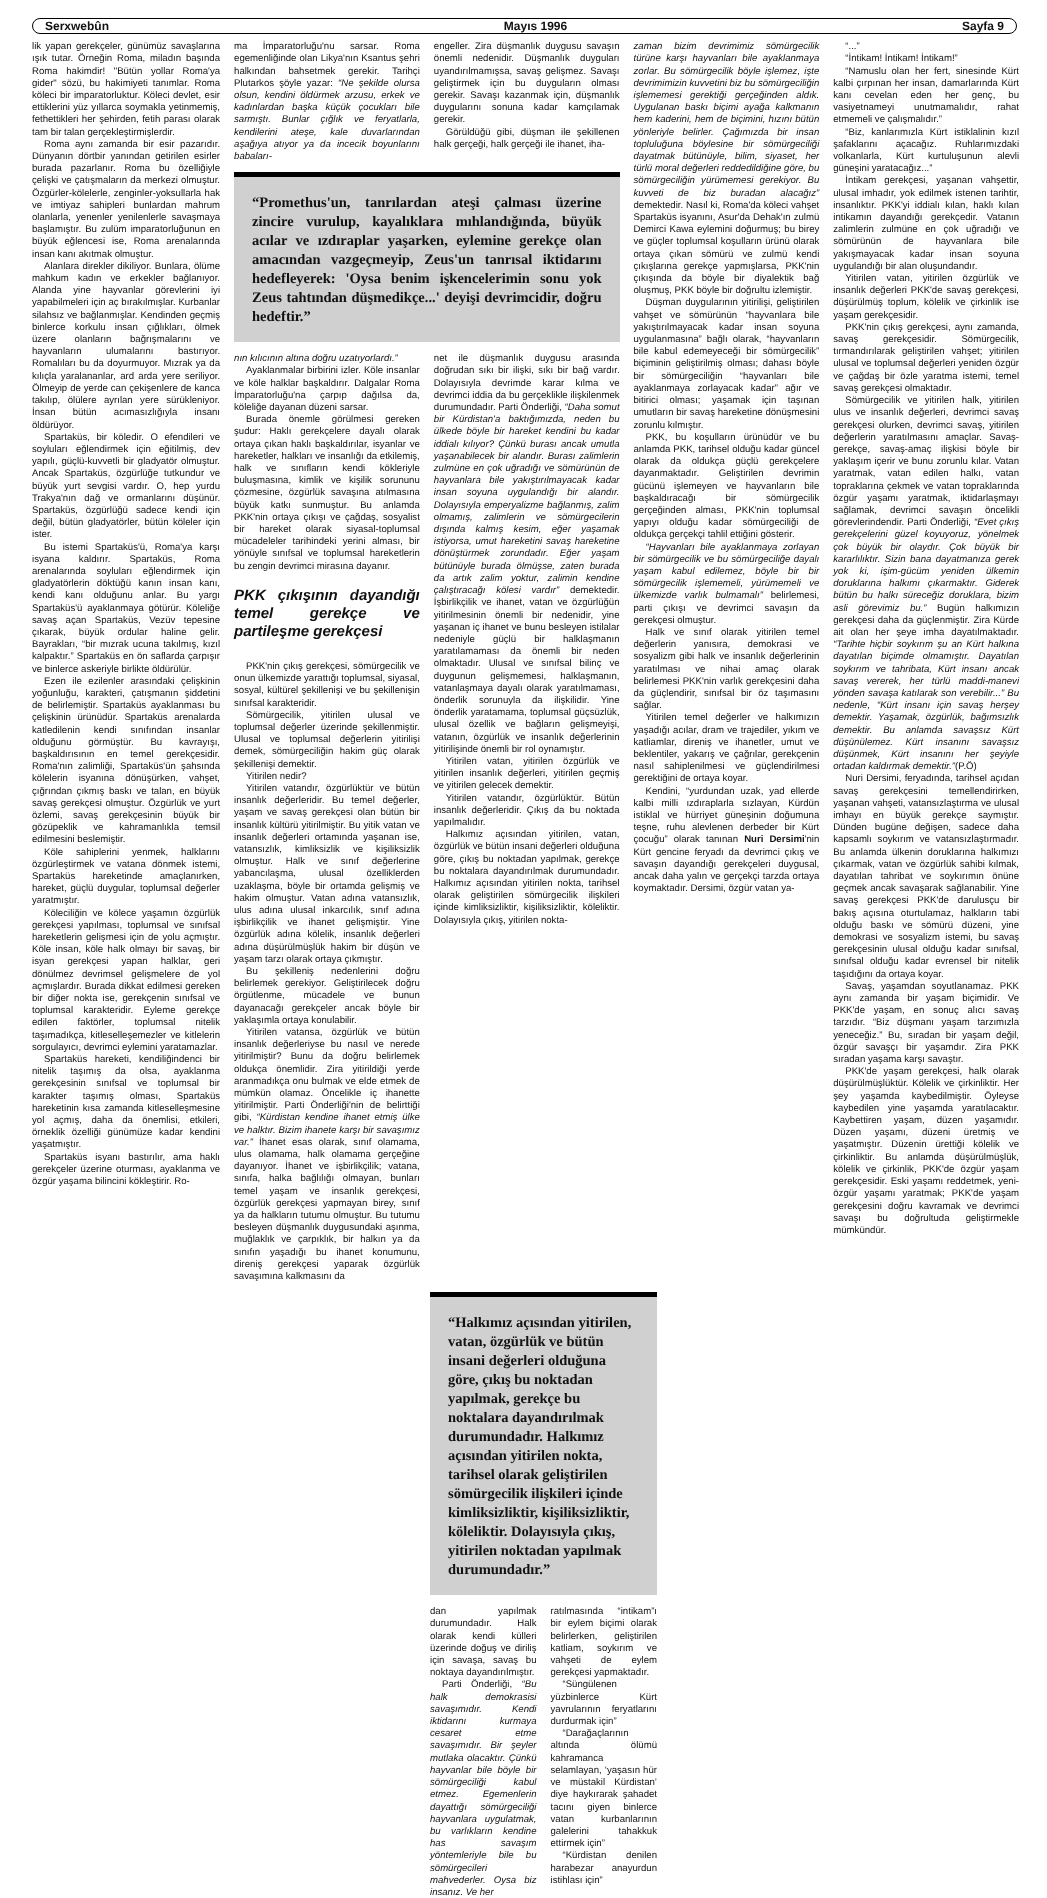Serxwebûn Mayıs 1996 Sayfa 9
lik yapan gerekçeler, günümüz savaşlarına ışık tutar. Örneğin Roma, miladın başında Roma hakimdir! "Bütün yollar Roma'ya gider" sözü, bu hakimiyeti tanımlar. Roma köleci bir imparatorluktur. Köleci devlet, esir ettiklerini yüz yıllarca soymakla yetinmemiş, fethettikleri her şehirden, fetih parası olarak tam bir talan gerçekleştirmişlerdir.
Roma aynı zamanda bir esir pazarıdır. Dünyanın dörtbir yanından getirilen esirler burada pazarlanır. Roma bu özelliğiyle çelişki ve çatışmaların da merkezi olmuştur. Özgürler-kölelerle, zenginler-yoksullarla hak ve imtiyaz sahipleri bunlardan mahrum olanlarla, yenenler yenilenlerle savaşmaya başlamıştır. Bu zulüm imparatorluğunun en büyük eğlencesi ise, Roma arenalarında insan kanı akıtmak olmuştur.
Alanlara direkler dikiliyor. Bunlara, ölüme mahkum kadın ve erkekler bağlanıyor. Alanda yine hayvanlar görevlerini iyi yapabilmeleri için aç bırakılmışlar. Kurbanlar silahsız ve bağlanmışlar. Kendinden geçmiş binlerce korkulu insan çığlıkları, ölmek üzere olanların bağrışmalarını ve hayvanların ulumalarını bastırıyor. Romalıları bu da doyurmuyor. Mızrak ya da kılıçla yaralananlar, ard arda yere seriliyor. Ölmeyip de yerde can çekişenlere de kanca takılıp, ölülere ayrılan yere sürükleniyor. İnsan bütün acımasızlığıyla insanı öldürüyor.
Spartaküs, bir köledir. O efendileri ve soyluları eğlendirmek için eğitilmiş, dev yapılı, güçlü-kuvvetli bir gladyatör olmuştur. Ancak Spartaküs, özgürlüğe tutkundur ve büyük yurt sevgisi vardır. O, hep yurdu Trakya'nın dağ ve ormanlarını düşünür. Spartaküs, özgürlüğü sadece kendi için değil, bütün gladyatörler, bütün köleler için ister.
Bu istemi Spartaküs'ü, Roma'ya karşı isyana kaldırır. Spartaküs, Roma arenalarında soyluları eğlendirmek için gladyatörlerin döktüğü kanın insan kanı, kendi kanı olduğunu anlar. Bu yargı Spartaküs'ü ayaklanmaya götürür. Köleliğe savaş açan Spartaküs, Vezüv tepesine çıkarak, büyük ordular haline gelir. Bayrakları, “bir mızrak ucuna takılmış, kızıl kalpaktır.” Spartaküs en ön saflarda çarpışır ve binlerce askeriyle birlikte öldürülür.
Ezen ile ezilenler arasındaki çelişkinin yoğunluğu, karakteri, çatışmanın şiddetini de belirlemiştir. Spartaküs ayaklanması bu çelişkinin ürünüdür. Spartaküs arenalarda katledilenin kendi sınıfından insanlar olduğunu görmüştür. Bu kavrayışı, başkaldırısının en temel gerekçesidir. Roma'nın zalimliği, Spartaküs'ün şahsında kölelerin isyanına dönüşürken, vahşet, çığrından çıkmış baskı ve talan, en büyük savaş gerekçesi olmuştur. Özgürlük ve yurt özlemi, savaş gerekçesinin büyük bir gözüpeklik ve kahramanlıkla temsil edilmesini beslemiştir.
Köle sahiplerini yenmek, halklarını özgürleştirmek ve vatana dönmek istemi, Spartaküs hareketinde amaçlanırken, hareket, güçlü duygular, toplumsal değerler yaratmıştır.
Köleciliğin ve kölece yaşamın özgürlük gerekçesi yapılması, toplumsal ve sınıfsal hareketlerin gelişmesi için de yolu açmıştır. Köle insan, köle halk olmayı bir savaş, bir isyan gerekçesi yapan halklar, geri dönülmez devrimsel gelişmelere de yol açmışlardır. Burada dikkat edilmesi gereken bir diğer nokta ise, gerekçenin sınıfsal ve toplumsal karakteridir. Eyleme gerekçe edilen faktörler, toplumsal nitelik taşımadıkça, kitleselleşemezler ve kitlelerin sorgulayıcı, devrimci eylemini yaratamazlar.
Spartaküs hareketi, kendiliğindenci bir nitelik taşımış da olsa, ayaklanma gerekçesinin sınıfsal ve toplumsal bir karakter taşımış olması, Spartaküs hareketinin kısa zamanda kitleselleşmesine yol açmış, daha da önemlisi, etkileri, örneklik özelliği günümüze kadar kendini yaşatmıştır.
Spartaküs isyanı bastırılır, ama haklı gerekçeler üzerine oturması, ayaklanma ve özgür yaşama bilincini kökleştirir. Ro-
ma İmparatorluğu'nu sarsar. Roma egemenliğinde olan Likya'nın Ksantus şehri halkından bahsetmek gerekir. Tarihçi Plutarkos şöyle yazar: “Ne şekilde olursa olsun, kendini öldürmek arzusu, erkek ve kadınlardan başka küçük çocukları bile sarmıştı. Bunlar çığlık ve feryatlarla, kendilerini ateşe, kale duvarlarından aşağıya atıyor ya da incecik boyunlarını babaları-
engeller. Zira düşmanlık duygusu savaşın önemli nedenidir. Düşmanlık duyguları uyandırılmamışsa, savaş gelişmez. Savaşı geliştirmek için bu duyguların olması gerekir. Savaşı kazanmak için, düşmanlık duygularını sonuna kadar kamçılamak gerekir.
Görüldüğü gibi, düşman ile şekillenen halk gerçeği, halk gerçeği ile ihanet, iha-
“Promethus'un, tanrılardan ateşi çalması üzerine zincire vurulup, kayalıklara mıhlandığında, büyük acılar ve ızdıraplar yaşarken, eylemine gerekçe olan amacından vazgeçmeyip, Zeus'un tanrısal iktidarını hedefleyerek: 'Oysa benim işkencelerimin sonu yok Zeus tahtından düşmedikçe...' deyişi devrimcidir, doğru hedeftir.”
nın kılıcının altına doğru uzatıyorlardı.”
Ayaklanmalar birbirini izler. Köle insanlar ve köle halklar başkaldırır. Dalgalar Roma İmparatorluğu'na çarpıp dağılsa da, köleliğe dayanan düzeni sarsar.
Burada önemle görülmesi gereken şudur: Haklı gerekçelere dayalı olarak ortaya çıkan haklı başkaldırılar, isyanlar ve hareketler, halkları ve insanlığı da etkilemiş, halk ve sınıfların kendi kökleriyle buluşmasına, kimlik ve kişilik sorununu çözmesine, özgürlük savaşına atılmasına büyük katkı sunmuştur. Bu anlamda PKK'nin ortaya çıkışı ve çağdaş, sosyalist bir hareket olarak siyasal-toplumsal mücadeleler tarihindeki yerini alması, bir yönüyle sınıfsal ve toplumsal hareketlerin bu zengin devrimci mirasına dayanır.
PKK çıkışının dayandığı temel gerekçe ve partileşme gerekçesi
PKK'nin çıkış gerekçesi, sömürgecilik ve onun ülkemizde yarattığı toplumsal, siyasal, sosyal, kültürel şekillenişi ve bu şekillenişin sınıfsal karakteridir.
Sömürgecilik, yitirilen ulusal ve toplumsal değerler üzerinde şekillenmiştir. Ulusal ve toplumsal değerlerin yitirilişi demek, sömürgeciliğin hakim güç olarak şekillenişi demektir.
Yitirilen nedir?
Yitirilen vatandır, özgürlüktür ve bütün insanlık değerleridir. Bu temel değerler, yaşam ve savaş gerekçesi olan bütün bir insanlık kültürü yitirilmiştir. Bu yitik vatan ve insanlık değerleri ortamında yaşanan ise, vatansızlık, kimliksizlik ve kişiliksizlik olmuştur. Halk ve sınıf değerlerine yabancılaşma, ulusal özelliklerden uzaklaşma, böyle bir ortamda gelişmiş ve hakim olmuştur. Vatan adına vatansızlık, ulus adına ulusal inkarcılık, sınıf adına işbirlikçilik ve ihanet gelişmiştir. Yine özgürlük adına kölelik, insanlık değerleri adına düşürülmüşlük hakim bir düşün ve yaşam tarzı olarak ortaya çıkmıştır.
Bu şekilleniş nedenlerini doğru belirlemek gerekiyor. Geliştirilecek doğru örgütlenme, mücadele ve bunun dayanacağı gerekçeler ancak böyle bir yaklaşımla ortaya konulabilir.
Yitirilen vatansa, özgürlük ve bütün insanlık değerleriyse bu nasıl ve nerede yitirilmiştir? Bunu da doğru belirlemek oldukça önemlidir. Zira yitirildiği yerde aranmadıkça onu bulmak ve elde etmek de mümkün olamaz. Öncelikle iç ihanette yitirilmiştir. Parti Önderliği'nin de belirttiği gibi, “Kürdistan kendine ihanet etmiş ülke ve halktır. Bizim ihanete karşı bir savaşımız var.” İhanet esas olarak, sınıf olamama, ulus olamama, halk olamama gerçeğine dayanıyor. İhanet ve işbirlikçilik; vatana, sınıfa, halka bağlılığı olmayan, bunları temel yaşam ve insanlık gerekçesi, özgürlük gerekçesi yapmayan birey, sınıf ya da halkların tutumu olmuştur. Bu tutumu besleyen düşmanlık duygusundaki aşınma, muğlaklık ve çarpıklık, bir halkın ya da sınıfın yaşadığı bu ihanet konumunu, direniş gerekçesi yaparak özgürlük savaşımına kalkmasını da
net ile düşmanlık duygusu arasında doğrudan sıkı bir ilişki, sıkı bir bağ vardır. Dolayısıyla devrimde karar kılma ve devrimci iddia da bu gerçeklikle ilişkilenmek durumundadır. Parti Önderliği, “Daha somut bir Kürdistan'a baktığımızda, neden bu ülkede böyle bir hareket kendini bu kadar iddialı kılıyor? Çünkü burası ancak umutla yaşanabilecek bir alandır. Burası zalimlerin zulmüne en çok uğradığı ve sömürünün de hayvanlara bile yakıştırılmayacak kadar insan soyuna uygulandığı bir alandır. Dolayısıyla emperyalizme bağlanmış, zalim olmamış, zalimlerin ve sömürgecilerin dışında kalmış kesim, eğer yaşamak istiyorsa, umut hareketini savaş hareketine dönüştürmek zorundadır. Eğer yaşam bütünüyle burada ölmüşse, zaten burada da artık zalim yoktur, zalimin kendine çalıştıracağı kölesi vardır” demektedir. İşbirlikçilik ve ihanet, vatan ve özgürlüğün yitirilmesinin önemli bir nedenidir, yine yaşanan iç ihanet ve bunu besleyen istilalar nedeniyle güçlü bir halklaşmanın yaratılamaması da önemli bir neden olmaktadır. Ulusal ve sınıfsal bilinç ve duygunun gelişmemesi, halklaşmanın, vatanlaşmaya dayalı olarak yaratılmaması, önderlik sorunuyla da ilişkilidir. Yine önderlik yaratamama, toplumsal güçsüzlük, ulusal özellik ve bağların gelişmeyişi, vatanın, özgürlük ve insanlık değerlerinin yitirilişinde önemli bir rol oynamıştır.
Yitirilen vatan, yitirilen özgürlük ve yitirilen insanlık değerleri, yitirilen geçmiş ve yitirilen gelecek demektir.
Yitirilen vatandır, özgürlüktür. Bütün insanlık değerleridir. Çıkış da bu noktada yapılmalıdır.
Halkımız açısından yitirilen, vatan, özgürlük ve bütün insani değerleri olduğuna göre, çıkış bu noktadan yapılmak, gerekçe bu noktalara dayandırılmak durumundadır. Halkımız açısından yitirilen nokta, tarihsel olarak geliştirilen sömürgecilik ilişkileri içinde kimliksizliktir, kişiliksizliktir, köleliktir. Dolayısıyla çıkış, yitirilen nokta-
zaman bizim devrimimiz sömürgecilik türüne karşı hayvanları bile ayaklanmaya zorlar. Bu sömürgecilik böyle işlemez, işte devrimimizin kuvvetini biz bu sömürgeciliğin işlememesi gerektiği gerçeğinden aldık. Uygulanan baskı biçimi ayağa kalkmanın hem kaderini, hem de biçimini, hızını bütün yönleriyle belirler. Çağımızda bir insan topluluğuna böylesine bir sömürgeciliği dayatmak bütünüyle, bilim, siyaset, her türlü moral değerleri reddedildiğine göre, bu sömürgeciliğin yürümemesi gerekiyor. Bu kuvveti de biz buradan alacağız” demektedir. Nasıl ki, Roma'da köleci vahşet Spartaküs isyanını, Asur'da Dehak'ın zulmü Demirci Kawa eylemini doğurmuş; bu birey ve güçler toplumsal koşulların ürünü olarak ortaya çıkan sömürü ve zulmü kendi çıkışlarına gerekçe yapmışlarsa, PKK'nin çıkışında da böyle bir diyalektik bağ oluşmuş, PKK böyle bir doğrultu izlemiştir.
Düşman duygularının yitirilişi, geliştirilen vahşet ve sömürünün “hayvanlara bile yakıştırılmayacak kadar insan soyuna uygulanmasına” bağlı olarak, “hayvanların bile kabul edemeyeceği bir sömürgecilik” biçiminin geliştirilmiş olması; dahası böyle bir sömürgeciliğin “hayvanları bile ayaklanmaya zorlayacak kadar” ağır ve bitirici olması; yaşamak için taşınan umutların bir savaş hareketine dönüşmesini zorunlu kılmıştır.
PKK, bu koşulların ürünüdür ve bu anlamda PKK, tarihsel olduğu kadar güncel olarak da oldukça güçlü gerekçelere dayanmaktadır. Geliştirilen devrimin gücünü işlemeyen ve hayvanların bile başkaldıracağı bir sömürgecilik gerçeğinden alması, PKK'nin toplumsal yapıyı olduğu kadar sömürgeciliği de oldukça gerçekçi tahlil ettiğini gösterir.
“Hayvanları bile ayaklanmaya zorlayan bir sömürgecilik ve bu sömürgeciliğe dayalı yaşam kabul edilemez, böyle bir bir sömürgecilik işlememeli, yürümemeli ve ülkemizde varlık bulmamalı” belirlemesi, parti çıkışı ve devrimci savaşın da gerekçesi olmuştur.
Halk ve sınıf olarak yitirilen temel değerlerin yanısıra, demokrasi ve sosyalizm gibi halk ve insanlık değerlerinin yaratılması ve nihai amaç olarak belirlemesi PKK'nin varlık gerekçesini daha da güçlendirir, sınıfsal bir öz taşımasını sağlar.
Yitirilen temel değerler ve halkımızın yaşadığı acılar, dram ve trajediler, yıkım ve katliamlar, direniş ve ihanetler, umut ve beklentiler, yakarış ve çağrılar, gerekçenin nasıl sahiplenilmesi ve güçlendirilmesi gerektiğini de ortaya koyar.
Kendini, “yurdundan uzak, yad ellerde kalbi milli ızdıraplarla sızlayan, Kürdün istiklal ve hürriyet güneşinin doğumuna teşne, ruhu alevlenen derbeder bir Kürt çocuğu” olarak tanınan Nuri Dersimi'nin Kürt gencine feryadı da devrimci çıkış ve savaşın dayandığı gerekçeleri duygusal, ancak daha yalın ve gerçekçi tarzda ortaya koymaktadır. Dersimi, özgür vatan ya-
“...”
“İntikam! İntikam! İntikam!”
“Namuslu olan her fert, sinesinde Kürt kalbi çırpınan her insan, damarlarında Kürt kanı cevelan eden her genç, bu vasiyetnameyi unutmamalıdır, rahat etmemeli ve çalışmalıdır.”
“Biz, kanlarımızla Kürt istiklalinin kızıl şafaklarını açacağız. Ruhlarımızdaki volkanlarla, Kürt kurtuluşunun alevli güneşini yaratacağız...”
İntikam gerekçesi, yaşanan vahşettir, ulusal imhadır, yok edilmek istenen tarihtir, insanlıktır. PKK'yi iddialı kılan, haklı kılan intikamın dayandığı gerekçedir. Vatanın zalimlerin zulmüne en çok uğradığı ve sömürünün de hayvanlara bile yakışmayacak kadar insan soyuna uygulandığı bir alan oluşundandır.
Yitirilen vatan, yitirilen özgürlük ve insanlık değerleri PKK'de savaş gerekçesi, düşürülmüş toplum, kölelik ve çirkinlik ise yaşam gerekçesidir.
PKK'nin çıkış gerekçesi, aynı zamanda, savaş gerekçesidir. Sömürgecilik, tırmandırılarak geliştirilen vahşet; yitirilen ulusal ve toplumsal değerleri yeniden özgür ve çağdaş bir özle yaratma istemi, temel savaş gerekçesi olmaktadır.
Sömürgecilik ve yitirilen halk, yitirilen ulus ve insanlık değerleri, devrimci savaş gerekçesi olurken, devrimci savaş, yitirilen değerlerin yaratılmasını amaçlar. Savaş-gerekçe, savaş-amaç ilişkisi böyle bir yaklaşım içerir ve bunu zorunlu kılar. Vatan yaratmak, vatan edilen halkı, vatan topraklarına çekmek ve vatan topraklarında özgür yaşamı yaratmak, iktidarlaşmayı sağlamak, devrimci savaşın öncelikli görevlerindendir. Parti Önderliği, “Evet çıkış gerekçelerini güzel koyuyoruz, yönelmek çok büyük bir olaydır. Çok büyük bir kararlılıktır. Sizin bana dayatmanıza gerek yok ki, işim-gücüm yeniden ülkemin doruklarına halkımı çıkarmaktır. Giderek bütün bu halkı süreceğiz doruklara, bizim asli görevimiz bu.” Bugün halkımızın gerekçesi daha da güçlenmiştir. Zira Kürde ait olan her şeye imha dayatılmaktadır. “Tarihte hiçbir soykırım şu an Kürt halkına dayatılan biçimde olmamıştır. Dayatılan soykırım ve tahribata, Kürt insanı ancak savaş vererek, her türlü maddi-manevi yönden savaşa katılarak son verebilir...” Bu nedenle, “Kürt insanı için savaş herşey demektir. Yaşamak, özgürlük, bağımsızlık demektir. Bu anlamda savaşsız Kürt düşünülemez. Kürt insanını savaşsız düşünmek, Kürt insanını her şeyiyle ortadan kaldırmak demektir.”(P.Ö)
Nuri Dersimi, feryadında, tarihsel açıdan savaş gerekçesini temellendirirken, yaşanan vahşeti, vatansızlaştırma ve ulusal imhayı en büyük gerekçe saymıştır. Dünden bugüne değişen, sadece daha kapsamlı soykırım ve vatansızlaştırmadır. Bu anlamda ülkenin doruklarına halkımızı çıkarmak, vatan ve özgürlük sahibi kılmak, dayatılan tahribat ve soykırımın önüne geçmek ancak savaşarak sağlanabilir. Yine savaş gerekçesi PKK'de darulusçu bir bakış açısına oturtulamaz, halkların tabi olduğu baskı ve sömürü düzeni, yine demokrasi ve sosyalizm istemi, bu savaş gerekçesinin ulusal olduğu kadar sınıfsal, sınıfsal olduğu kadar evrensel bir nitelik taşıdığını da ortaya koyar.
Savaş, yaşamdan soyutlanamaz. PKK aynı zamanda bir yaşam biçimidir. Ve PKK'de yaşam, en sonuç alıcı savaş tarzıdır. “Biz düşmanı yaşam tarzımızla yeneceğiz.” Bu, sıradan bir yaşam değil, özgür savaşçı bir yaşamdır. Zira PKK sıradan yaşama karşı savaştır.
PKK'de yaşam gerekçesi, halk olarak düşürülmüşlüktür. Kölelik ve çirkinliktir. Her şey yaşamda kaybedilmiştir. Öyleyse kaybedilen yine yaşamda yaratılacaktır. Kaybettiren yaşam, düzen yaşamıdır. Düzen yaşamı, düzeni üretmiş ve yaşatmıştır. Düzenin ürettiği kölelik ve çirkinliktir. Bu anlamda düşürülmüşlük, kölelik ve çirkinlik, PKK'de özgür yaşam gerekçesidir. Eski yaşamı reddetmek, yeni-özgür yaşamı yaratmak; PKK'de yaşam gerekçesini doğru kavramak ve devrimci savaşı bu doğrultuda geliştirmekle mümkündür.
.
“Halkımız açısından yitirilen, vatan, özgürlük ve bütün insani değerleri olduğuna göre, çıkış bu noktadan yapılmak, gerekçe bu noktalara dayandırılmak durumundadır. Halkımız açısından yitirilen nokta, tarihsel olarak geliştirilen sömürgecilik ilişkileri içinde kimliksizliktir, kişiliksizliktir, köleliktir. Dolayısıyla çıkış, yitirilen noktadan yapılmak durumundadır.”
dan yapılmak durumundadır. Halk olarak kendi külleri üzerinde doğuş ve diriliş için savaşa, savaş bu noktaya dayandırılmıştır.
Parti Önderliği, “Bu halk demokrasisi savaşımıdır. Kendi iktidarını kurmaya cesaret etme savaşımıdır. Bir şeyler mutlaka olacaktır. Çünkü hayvanlar bile böyle bir sömürgeciliği kabul etmez. Egemenlerin dayattığı sömürgeciliği hayvanlara uygulatmak, bu varlıkların kendine has savaşım yöntemleriyle bile bu sömürgecileri mahvederler. Oysa biz insanız. Ve her
ratılmasında “intikam”ı bir eylem biçimi olarak belirlerken, geliştirilen katliam, soykırım ve vahşeti de eylem gerekçesi yapmaktadır.
“Süngülenen yüzbinlerce Kürt yavrularının feryatlarını durdurmak için”
“Darağaçlarının altında ölümü kahramanca selamlayan, ‘yaşasın hür ve müstakil Kürdistan’ diye haykırarak şahadet tacını giyen binlerce vatan kurbanlarının galelerini tahakkuk ettirmek için”
“Kürdistan denilen harabezar anayurdun istihlası için”